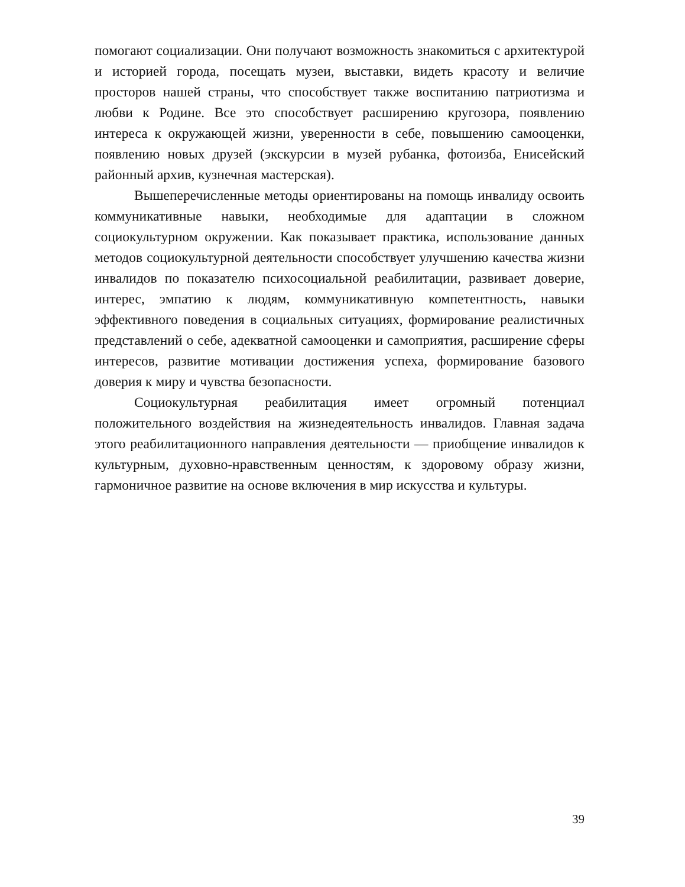помогают социализации. Они получают возможность знакомиться с архитектурой и историей города, посещать музеи, выставки, видеть красоту и величие просторов нашей страны, что способствует также воспитанию патриотизма и любви к Родине. Все это способствует расширению кругозора, появлению интереса к окружающей жизни, уверенности в себе, повышению самооценки, появлению новых друзей (экскурсии в музей рубанка, фотоизба, Енисейский районный архив, кузнечная мастерская).
Вышеперечисленные методы ориентированы на помощь инвалиду освоить коммуникативные навыки, необходимые для адаптации в сложном социокультурном окружении. Как показывает практика, использование данных методов социокультурной деятельности способствует улучшению качества жизни инвалидов по показателю психосоциальной реабилитации, развивает доверие, интерес, эмпатию к людям, коммуникативную компетентность, навыки эффективного поведения в социальных ситуациях, формирование реалистичных представлений о себе, адекватной самооценки и самоприятия, расширение сферы интересов, развитие мотивации достижения успеха, формирование базового доверия к миру и чувства безопасности.
Социокультурная реабилитация имеет огромный потенциал положительного воздействия на жизнедеятельность инвалидов. Главная задача этого реабилитационного направления деятельности — приобщение инвалидов к культурным, духовно-нравственным ценностям, к здоровому образу жизни, гармоничное развитие на основе включения в мир искусства и культуры.
39